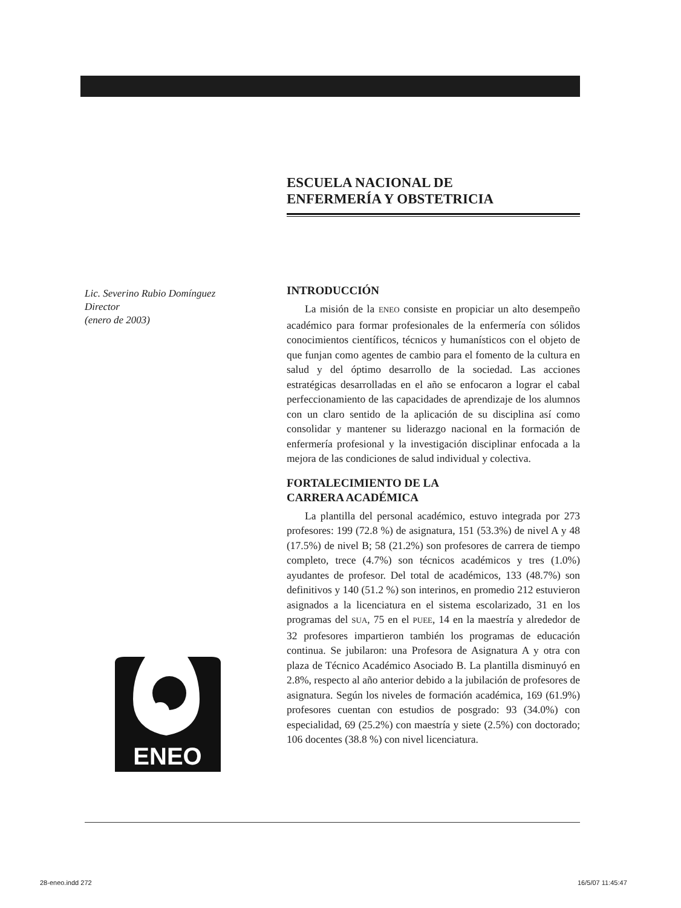ESCUELA NACIONAL DE
ENFERMERÍA Y OBSTETRICIA
Lic. Severino Rubio Domínguez
Director
(enero de 2003)
INTRODUCCIÓN
La misión de la ENEO consiste en propiciar un alto desempeño académico para formar profesionales de la enfermería con sólidos conocimientos científicos, técnicos y humanísticos con el objeto de que funjan como agentes de cambio para el fomento de la cultura en salud y del óptimo desarrollo de la sociedad. Las acciones estratégicas desarrolladas en el año se enfocaron a lograr el cabal perfeccionamiento de las capacidades de aprendizaje de los alumnos con un claro sentido de la aplicación de su disciplina así como consolidar y mantener su liderazgo nacional en la formación de enfermería profesional y la investigación disciplinar enfocada a la mejora de las condiciones de salud individual y colectiva.
FORTALECIMIENTO DE LA
CARRERA ACADÉMICA
La plantilla del personal académico, estuvo integrada por 273 profesores: 199 (72.8 %) de asignatura, 151 (53.3%) de nivel A y 48 (17.5%) de nivel B; 58 (21.2%) son profesores de carrera de tiempo completo, trece (4.7%) son técnicos académicos y tres (1.0%) ayudantes de profesor. Del total de académicos, 133 (48.7%) son definitivos y 140 (51.2 %) son interinos, en promedio 212 estuvieron asignados a la licenciatura en el sistema escolarizado, 31 en los programas del SUA, 75 en el PUEE, 14 en la maestría y alrededor de 32 profesores impartieron también los programas de educación continua. Se jubilaron: una Profesora de Asignatura A y otra con plaza de Técnico Académico Asociado B. La plantilla disminuyó en 2.8%, respecto al año anterior debido a la jubilación de profesores de asignatura. Según los niveles de formación académica, 169 (61.9%) profesores cuentan con estudios de posgrado: 93 (34.0%) con especialidad, 69 (25.2%) con maestría y siete (2.5%) con doctorado; 106 docentes (38.8 %) con nivel licenciatura.
ENEO
28-eneo.indd 272 16/5/07 11:45:47